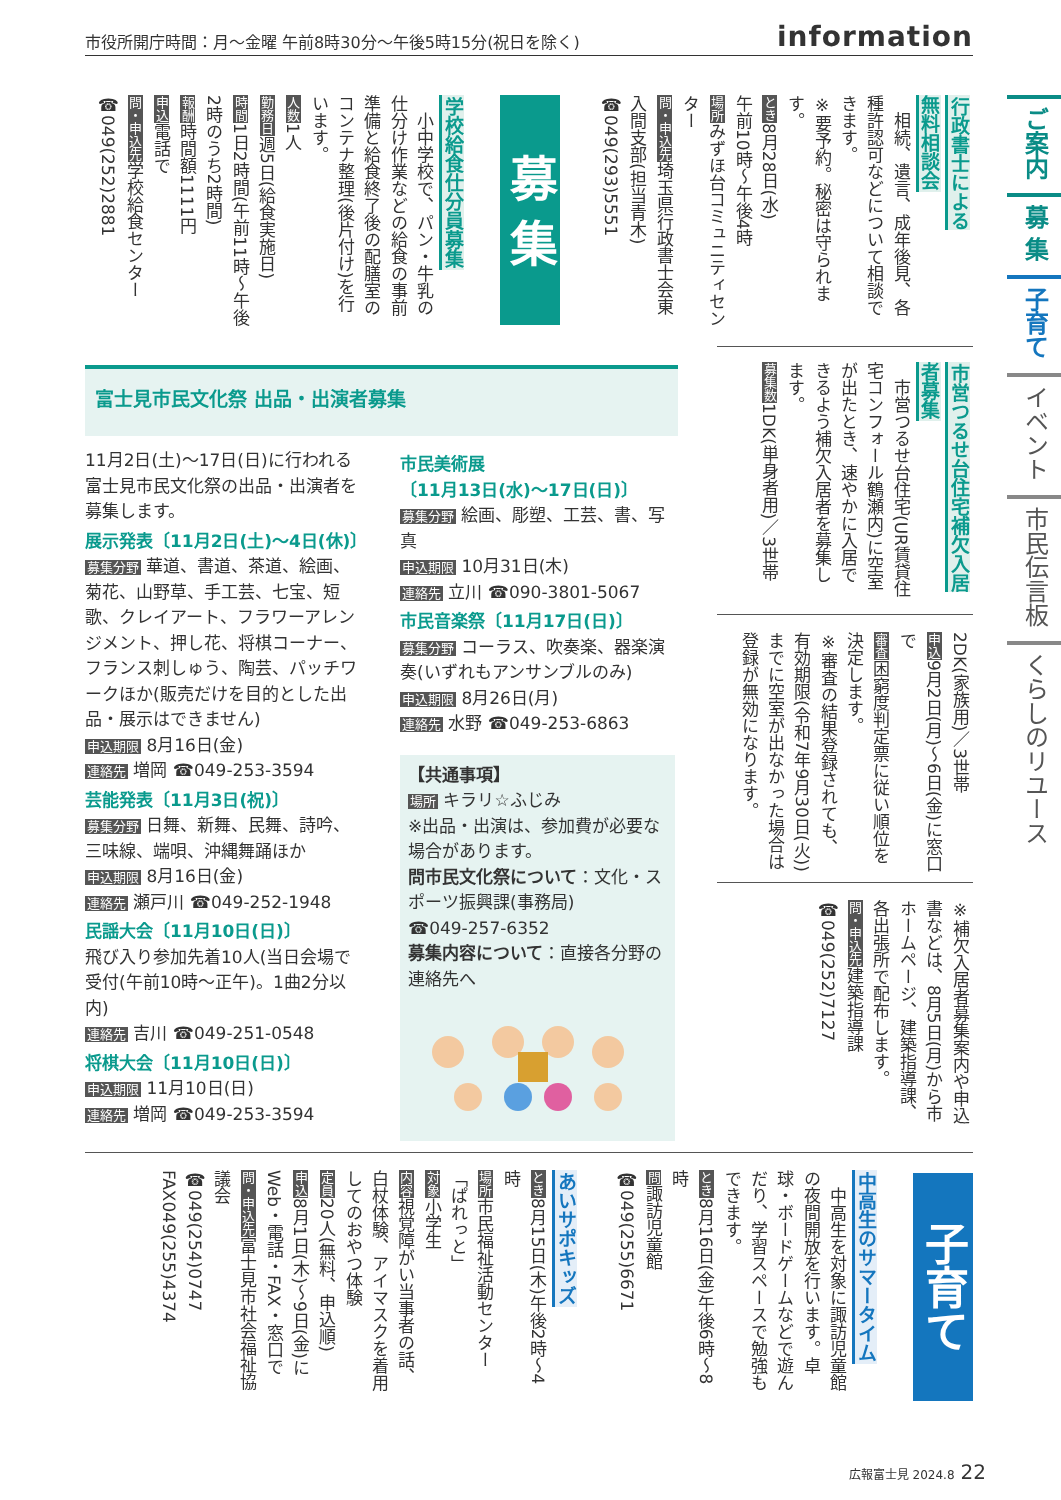市役所開庁時間：月～金曜 午前8時30分～午後5時15分(祝日を除く) information
ご案内
募 集
子育て
イベント
市民伝言板
くらしのリユース
行政書士による
無料相談会
　相続、遺言、成年後見、各種許認可などについて相談できます。
※要予約。秘密は守られます。
とき8月28日(水)
午前10時～午後4時
場所みずほ台コミュニティセンター
問・申込先埼玉県行政書士会東入間支部(担当青木)
☎049(293)5551
募 集
学校給食仕分員募集
　小中学校で、パン・牛乳の仕分け作業などの給食の事前準備と給食終了後の配膳室のコンテナ整理(後片付け)を行います。
人数1人
勤務日週5日(給食実施日)
時間1日2時間(午前11時～午後2時のうち2時間)
報酬時間額1111円
申込電話で
問・申込先学校給食センター
☎049(252)2881
市営つるせ台住宅補欠入居者募集
　市営つるせ台住宅(UR賃貸住宅コンフォール鶴瀬内)に空室が出たとき、速やかに入居できるよう補欠入居者を募集します。
募集数1DK(単身者用)／3世帯
2DK(家族用)／3世帯
申込9月2日(月)～6日(金)に窓口で
審査困窮度判定票に従い順位を決定します。
※審査の結果登録されても、有効期限(令和7年9月30日(火))までに空室が出なかった場合は登録が無効になります。
※補欠入居者募集案内や申込書などは、8月5日(月)から市ホームページ、建築指導課、各出張所で配布します。
問・申込先建築指導課
☎049(252)7127
富士見市民文化祭 出品・出演者募集
11月2日(土)～17日(日)に行われる富士見市民文化祭の出品・出演者を募集します。
展示発表〔11月2日(土)～4日(休)〕
募集分野 華道、書道、茶道、絵画、菊花、山野草、手工芸、七宝、短歌、クレイアート、フラワーアレンジメント、押し花、将棋コーナー、フランス刺しゅう、陶芸、パッチワークほか(販売だけを目的とした出品・展示はできません)
申込期限 8月16日(金)
連絡先 増岡 ☎049-253-3594
芸能発表〔11月3日(祝)〕
募集分野 日舞、新舞、民舞、詩吟、三味線、端唄、沖縄舞踊ほか
申込期限 8月16日(金)
連絡先 瀬戸川 ☎049-252-1948
民謡大会〔11月10日(日)〕
飛び入り参加先着10人(当日会場で受付(午前10時～正午)。1曲2分以内)
連絡先 吉川 ☎049-251-0548
将棋大会〔11月10日(日)〕
申込期限 11月10日(日)
連絡先 増岡 ☎049-253-3594
市民美術展
〔11月13日(水)～17日(日)〕
募集分野 絵画、彫塑、工芸、書、写真
申込期限 10月31日(木)
連絡先 立川 ☎090-3801-5067
市民音楽祭〔11月17日(日)〕
募集分野 コーラス、吹奏楽、器楽演奏(いずれもアンサンブルのみ)
申込期限 8月26日(月)
連絡先 水野 ☎049-253-6863
【共通事項】
場所 キラリ☆ふじみ
※出品・出演は、参加費が必要な場合があります。
問市民文化祭について：文化・スポーツ振興課(事務局)
☎049-257-6352
募集内容について：直接各分野の連絡先へ
子育て
中高生のサマータイム
　中高生を対象に諏訪児童館の夜間開放を行います。卓球・ボードゲームなどで遊んだり、学習スペースで勉強もできます。
とき8月16日(金)午後6時～8時
問諏訪児童館
☎049(255)6671
あいサポキッズ
とき8月15日(木)午後2時～4時
場所市民福祉活動センター「ぱれっと」
対象小学生
内容視覚障がい当事者の話、白杖体験、アイマスクを着用してのおやつ体験
定員20人(無料、申込順)
申込8月1日(木)～9日(金)にWeb・電話・FAX・窓口で
問・申込先富士見市社会福祉協議会
☎049(254)0747
FAX049(255)4374
広報富士見 2024.8 22